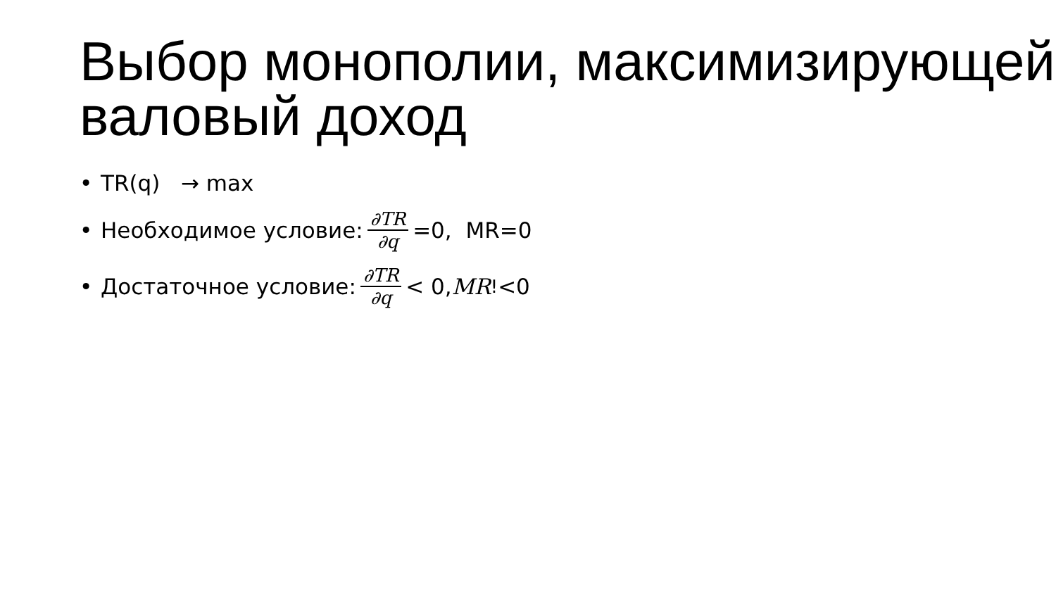Выбор монополии, максимизирующей валовый доход
• TR(q) → max
• Необходимое условие: ∂TR ∂q =0, MR=0
• Достаточное условие: ∂TR ∂q < 0, MR<sup>!</sup><0